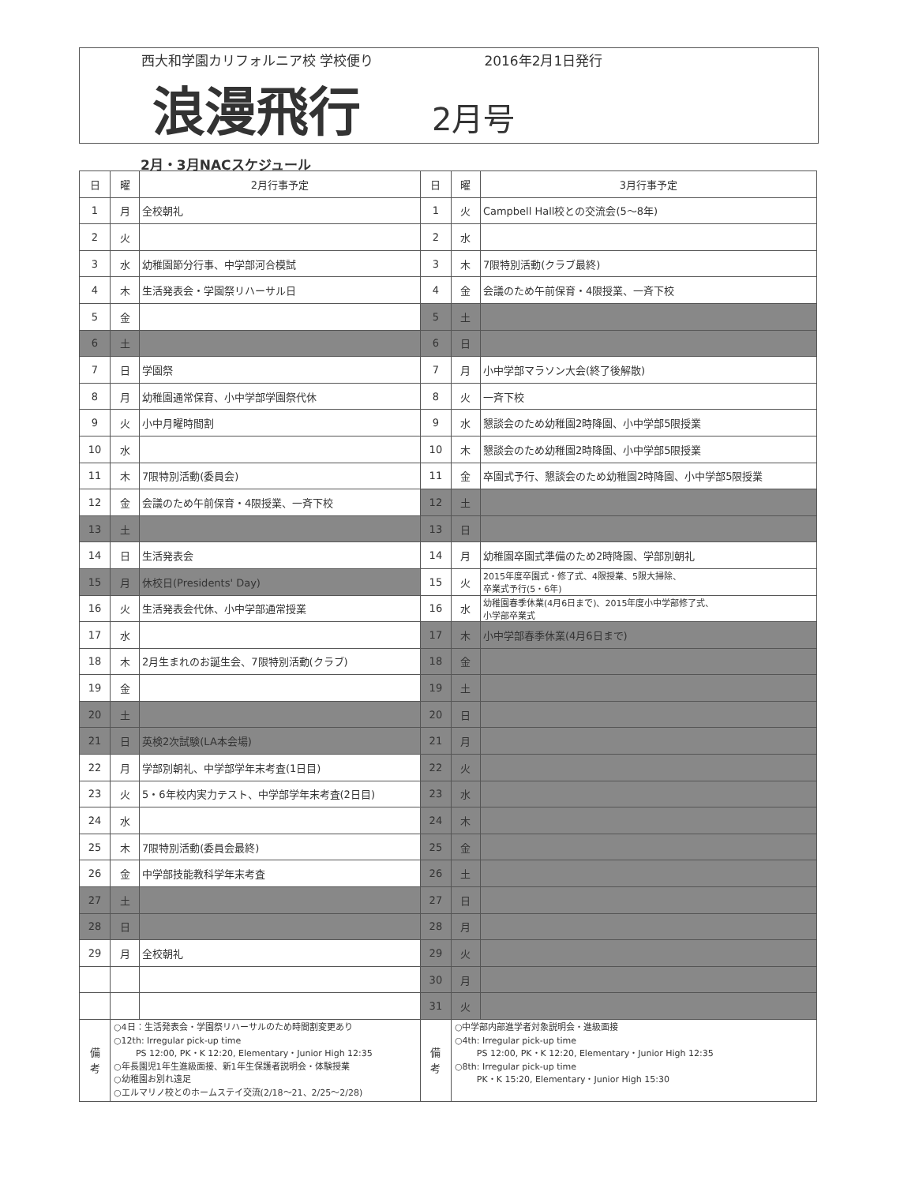西大和学園カリフォルニア校 学校便り 2016年2月1日発行
浪漫飛行
2月号
2月・3月NACスケジュール
| 日 | 曜 | 2月行事予定 | 日 | 曜 | 3月行事予定 |
| --- | --- | --- | --- | --- | --- |
| 1 | 月 | 全校朝礼 | 1 | 火 | Campbell Hall校との交流会(5～8年) |
| 2 | 火 | | 2 | 水 | |
| 3 | 水 | 幼稚園節分行事、中学部河合模試 | 3 | 木 | 7限特別活動(クラブ最終) |
| 4 | 木 | 生活発表会・学園祭リハーサル日 | 4 | 金 | 会議のため午前保育・4限授業、一斉下校 |
| 5 | 金 | | 5 | 土 | |
| 6 | 土 | | 6 | 日 | |
| 7 | 日 | 学園祭 | 7 | 月 | 小中学部マラソン大会(終了後解散) |
| 8 | 月 | 幼稚園通常保育、小中学部学園祭代休 | 8 | 火 | 一斉下校 |
| 9 | 火 | 小中月曜時間割 | 9 | 水 | 懇談会のため幼稚園2時降園、小中学部5限授業 |
| 10 | 水 | | 10 | 木 | 懇談会のため幼稚園2時降園、小中学部5限授業 |
| 11 | 木 | 7限特別活動(委員会) | 11 | 金 | 卒園式予行、懇談会のため幼稚園2時降園、小中学部5限授業 |
| 12 | 金 | 会議のため午前保育・4限授業、一斉下校 | 12 | 土 | |
| 13 | 土 | | 13 | 日 | |
| 14 | 日 | 生活発表会 | 14 | 月 | 幼稚園卒園式準備のため2時降園、学部別朝礼 |
| 15 | 月 | 休校日(Presidents' Day) | 15 | 火 | 2015年度卒園式・修了式、4限授業、5限大掃除、 卒業式予行(5・6年) |
| 16 | 火 | 生活発表会代休、小中学部通常授業 | 16 | 水 | 幼稚園春季休業(4月6日まで)、2015年度小中学部修了式、 小学部卒業式 |
| 17 | 水 | | 17 | 木 | 小中学部春季休業(4月6日まで) |
| 18 | 木 | 2月生まれのお誕生会、7限特別活動(クラブ) | 18 | 金 | |
| 19 | 金 | | 19 | 土 | |
| 20 | 土 | | 20 | 日 | |
| 21 | 日 | 英検2次試験(LA本会場) | 21 | 月 | |
| 22 | 月 | 学部別朝礼、中学部学年末考査(1日目) | 22 | 火 | |
| 23 | 火 | 5・6年校内実力テスト、中学部学年末考査(2日目) | 23 | 水 | |
| 24 | 水 | | 24 | 木 | |
| 25 | 木 | 7限特別活動(委員会最終) | 25 | 金 | |
| 26 | 金 | 中学部技能教科学年末考査 | 26 | 土 | |
| 27 | 土 | | 27 | 日 | |
| 28 | 日 | | 28 | 月 | |
| 29 | 月 | 全校朝礼 | 29 | 火 | |
| | | | 30 | 月 | |
| | | | 31 | 火 | |
| 備 考 | ○4日：生活発表会・学園祭リハーサルのため時間割変更あり ○12th: Irregular pick-up time PS 12:00, PK・K 12:20, Elementary・Junior High 12:35 ○年長園児1年生進級面接、新1年生保護者説明会・体験授業 ○幼稚園お別れ遠足 ○エルマリノ校とのホームステイ交流(2/18～21、2/25～2/28) | | 備 考 | ○中学部内部進学者対象説明会・進級面接 ○4th: Irregular pick-up time PS 12:00, PK・K 12:20, Elementary・Junior High 12:35 ○8th: Irregular pick-up time PK・K 15:20, Elementary・Junior High 15:30 | |